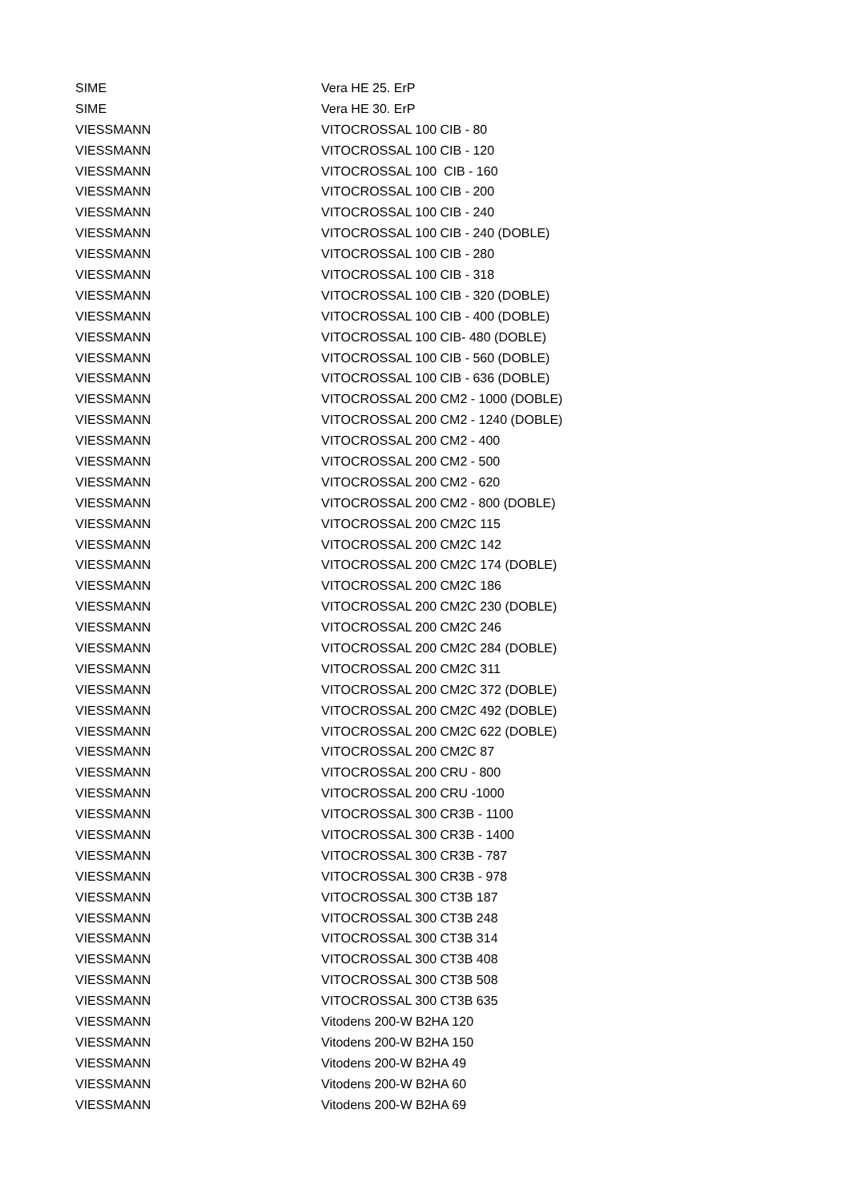| SIME | Vera HE 25. ErP |
| SIME | Vera HE 30. ErP |
| VIESSMANN | VITOCROSSAL 100 CIB - 80 |
| VIESSMANN | VITOCROSSAL 100 CIB - 120 |
| VIESSMANN | VITOCROSSAL 100 CIB - 160 |
| VIESSMANN | VITOCROSSAL 100 CIB - 200 |
| VIESSMANN | VITOCROSSAL 100 CIB - 240 |
| VIESSMANN | VITOCROSSAL 100 CIB - 240 (DOBLE) |
| VIESSMANN | VITOCROSSAL 100 CIB - 280 |
| VIESSMANN | VITOCROSSAL 100 CIB - 318 |
| VIESSMANN | VITOCROSSAL 100 CIB - 320 (DOBLE) |
| VIESSMANN | VITOCROSSAL 100 CIB - 400 (DOBLE) |
| VIESSMANN | VITOCROSSAL 100 CIB- 480 (DOBLE) |
| VIESSMANN | VITOCROSSAL 100 CIB - 560 (DOBLE) |
| VIESSMANN | VITOCROSSAL 100 CIB - 636 (DOBLE) |
| VIESSMANN | VITOCROSSAL 200 CM2 - 1000 (DOBLE) |
| VIESSMANN | VITOCROSSAL 200 CM2 - 1240 (DOBLE) |
| VIESSMANN | VITOCROSSAL 200 CM2 - 400 |
| VIESSMANN | VITOCROSSAL 200 CM2 - 500 |
| VIESSMANN | VITOCROSSAL 200 CM2 - 620 |
| VIESSMANN | VITOCROSSAL 200 CM2 - 800 (DOBLE) |
| VIESSMANN | VITOCROSSAL 200 CM2C 115 |
| VIESSMANN | VITOCROSSAL 200 CM2C 142 |
| VIESSMANN | VITOCROSSAL 200 CM2C 174 (DOBLE) |
| VIESSMANN | VITOCROSSAL 200 CM2C 186 |
| VIESSMANN | VITOCROSSAL 200 CM2C 230 (DOBLE) |
| VIESSMANN | VITOCROSSAL 200 CM2C 246 |
| VIESSMANN | VITOCROSSAL 200 CM2C 284 (DOBLE) |
| VIESSMANN | VITOCROSSAL 200 CM2C 311 |
| VIESSMANN | VITOCROSSAL 200 CM2C 372 (DOBLE) |
| VIESSMANN | VITOCROSSAL 200 CM2C 492 (DOBLE) |
| VIESSMANN | VITOCROSSAL 200 CM2C 622 (DOBLE) |
| VIESSMANN | VITOCROSSAL 200 CM2C 87 |
| VIESSMANN | VITOCROSSAL 200 CRU - 800 |
| VIESSMANN | VITOCROSSAL 200 CRU -1000 |
| VIESSMANN | VITOCROSSAL 300 CR3B - 1100 |
| VIESSMANN | VITOCROSSAL 300 CR3B - 1400 |
| VIESSMANN | VITOCROSSAL 300 CR3B - 787 |
| VIESSMANN | VITOCROSSAL 300 CR3B - 978 |
| VIESSMANN | VITOCROSSAL 300 CT3B 187 |
| VIESSMANN | VITOCROSSAL 300 CT3B 248 |
| VIESSMANN | VITOCROSSAL 300 CT3B 314 |
| VIESSMANN | VITOCROSSAL 300 CT3B 408 |
| VIESSMANN | VITOCROSSAL 300 CT3B 508 |
| VIESSMANN | VITOCROSSAL 300 CT3B 635 |
| VIESSMANN | Vitodens 200-W B2HA 120 |
| VIESSMANN | Vitodens 200-W B2HA 150 |
| VIESSMANN | Vitodens 200-W B2HA 49 |
| VIESSMANN | Vitodens 200-W B2HA 60 |
| VIESSMANN | Vitodens 200-W B2HA 69 |